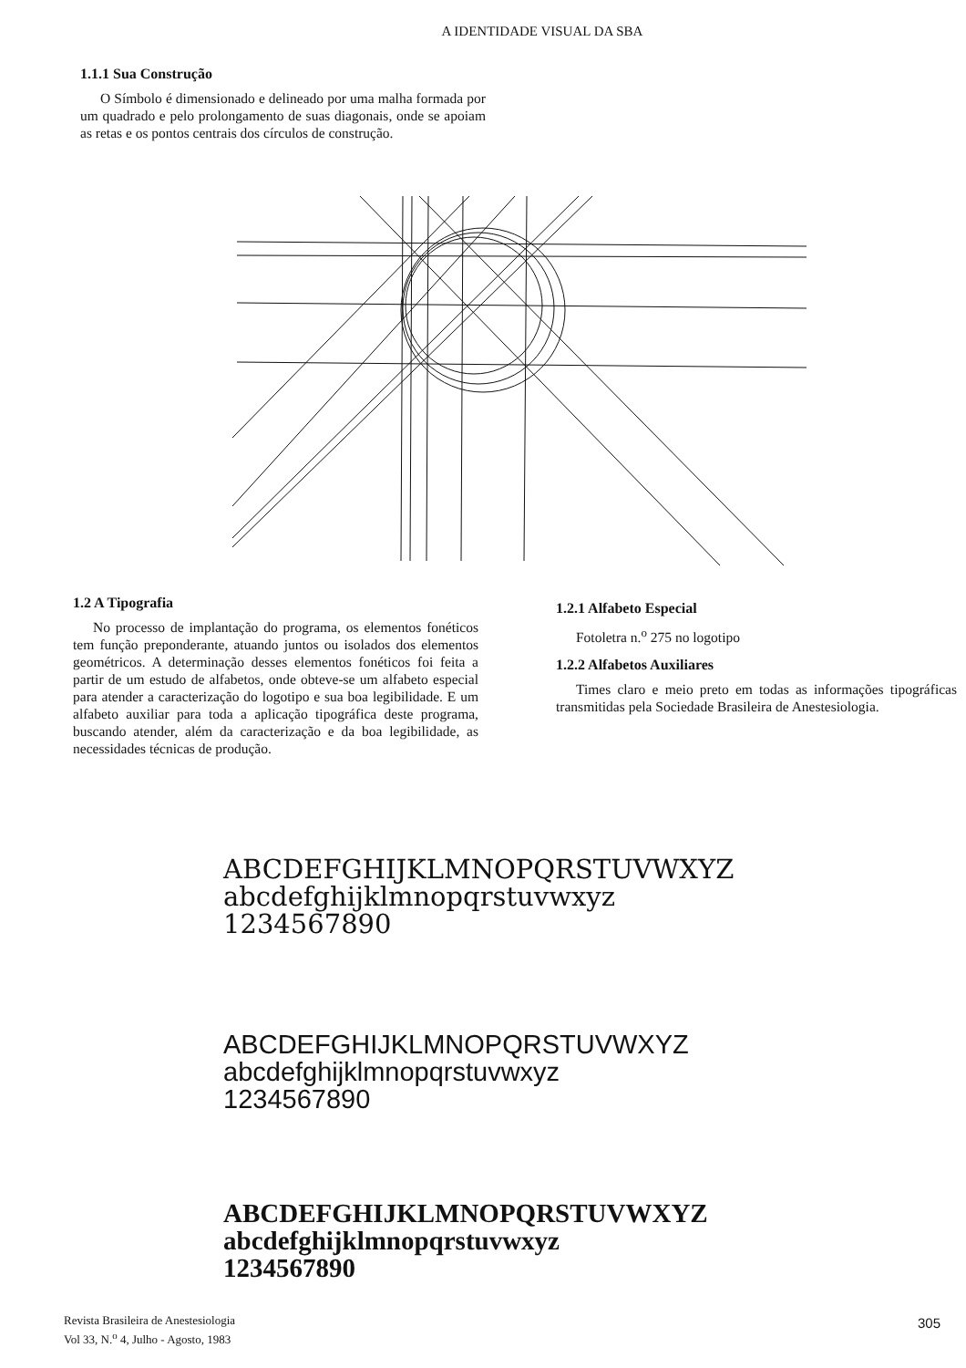A IDENTIDADE VISUAL DA SBA
1.1.1 Sua Construção
O Símbolo é dimensionado e delineado por uma malha formada por um quadrado e pelo prolongamento de suas diagonais, onde se apoiam as retas e os pontos centrais dos círculos de construção.
1.2 A Tipografia
No processo de implantação do programa, os elementos fonéticos tem função preponderante, atuando juntos ou isolados dos elementos geométricos. A determinação desses elementos fonéticos foi feita a partir de um estudo de alfabetos, onde obteve-se um alfabeto especial para atender a caracterização do logotipo e sua boa legibilidade. E um alfabeto auxiliar para toda a aplicação tipográfica deste programa, buscando atender, além da caracterização e da boa legibilidade, as necessidades técnicas de produção.
1.2.1 Alfabeto Especial
Fotoletra n.<sup>o</sup> 275 no logotipo
1.2.2 Alfabetos Auxiliares
Times claro e meio preto em todas as informações tipográficas transmitidas pela Sociedade Brasileira de Anestesiologia.
ABCDEFGHIJKLMNOPQRSTUVWXYZ
abcdefghijklmnopqrstuvwxyz
1234567890
ABCDEFGHIJKLMNOPQRSTUVWXYZ
abcdefghijklmnopqrstuvwxyz
1234567890
ABCDEFGHIJKLMNOPQRSTUVWXYZ
abcdefghijklmnopqrstuvwxyz
1234567890
Revista Brasileira de Anestesiologia
Vol 33, N.<sup>o</sup> 4, Julho - Agosto, 1983
305